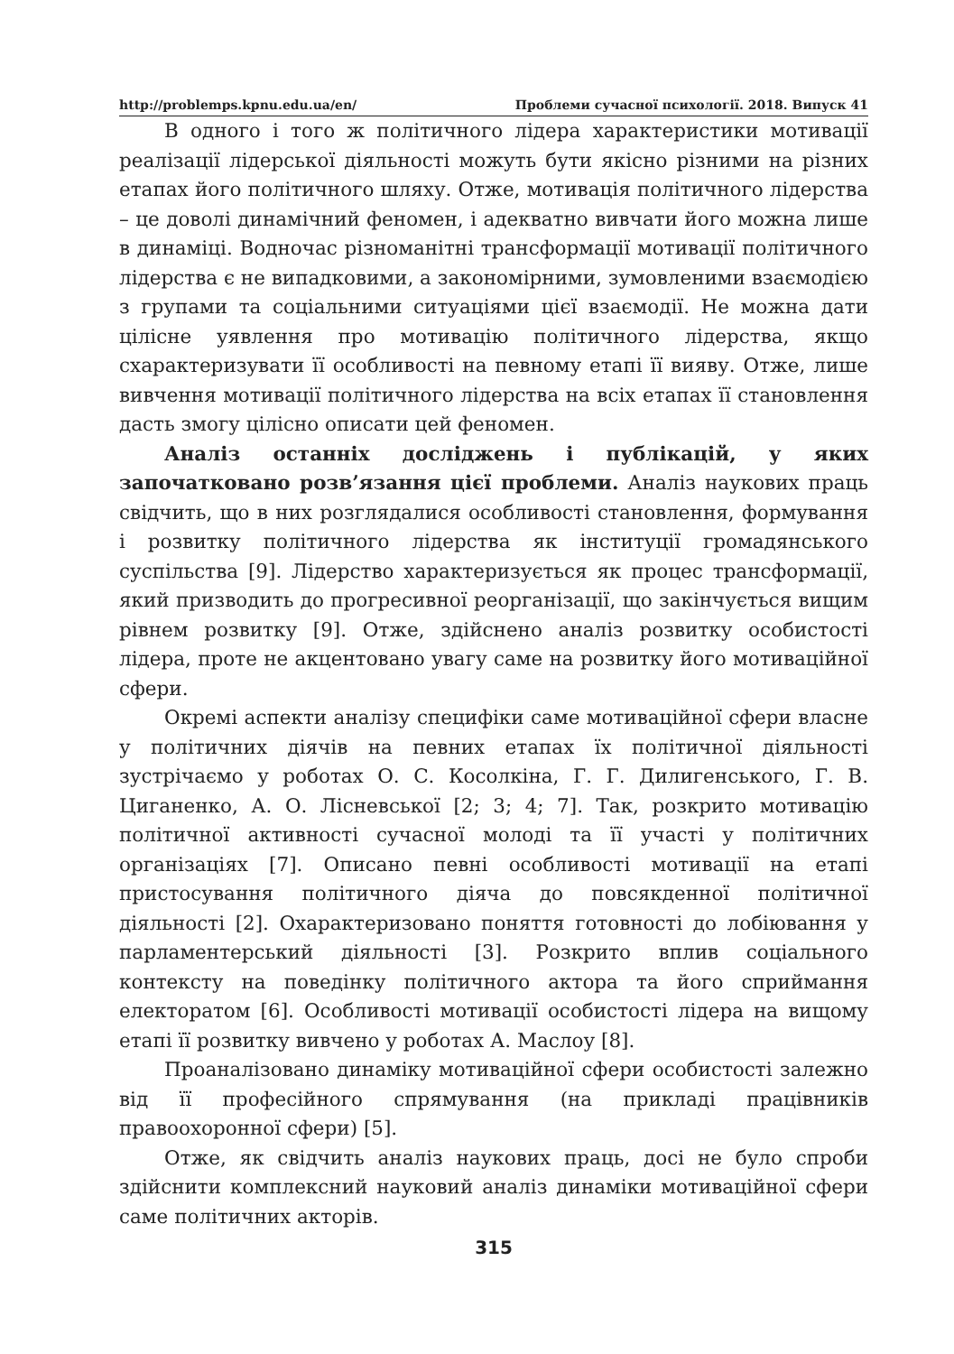http://problemps.kpnu.edu.ua/en/ Проблеми сучасної психології. 2018. Випуск 41
В одного і того ж політичного лідера характеристики мотивації реалізації лідерської діяльності можуть бути якісно різними на різних етапах його політичного шляху. Отже, мотивація політичного лідерства – це доволі динамічний феномен, і адекватно вивчати його можна лише в динаміці. Водночас різноманітні трансформації мотивації політичного лідерства є не випадковими, а закономірними, зумовленими взаємодією з групами та соціальними ситуаціями цієї взаємодії. Не можна дати цілісне уявлення про мотивацію політичного лідерства, якщо схарактеризувати її особливості на певному етапі її вияву. Отже, лише вивчення мотивації політичного лідерства на всіх етапах її становлення дасть змогу цілісно описати цей феномен.
Аналіз останніх досліджень і публікацій, у яких започатковано розв’язання цієї проблеми. Аналіз наукових праць свідчить, що в них розглядалися особливості становлення, формування і розвитку політичного лідерства як інституції громадянського суспільства [9]. Лідерство характеризується як процес трансформації, який призводить до прогресивної реорганізації, що закінчується вищим рівнем розвитку [9]. Отже, здійснено аналіз розвитку особистості лідера, проте не акцентовано увагу саме на розвитку його мотиваційної сфери.
Окремі аспекти аналізу специфіки саме мотиваційної сфери власне у політичних діячів на певних етапах їх політичної діяльності зустрічаємо у роботах О. С. Косолкіна, Г. Г. Дилигенського, Г. В. Циганенко, А. О. Лісневської [2; 3; 4; 7]. Так, розкрито мотивацію політичної активності сучасної молоді та її участі у політичних організаціях [7]. Описано певні особливості мотивації на етапі пристосування політичного діяча до повсякденної політичної діяльності [2]. Охарактеризовано поняття готовності до лобіювання у парламентерський діяльності [3]. Розкрито вплив соціального контексту на поведінку політичного актора та його сприймання електоратом [6]. Особливості мотивації особистості лідера на вищому етапі її розвитку вивчено у роботах А. Маслоу [8].
Проаналізовано динаміку мотиваційної сфери особистості залежно від її професійного спрямування (на прикладі працівників правоохоронної сфери) [5].
Отже, як свідчить аналіз наукових праць, досі не було спроби здійснити комплексний науковий аналіз динаміки мотиваційної сфери саме політичних акторів.
315